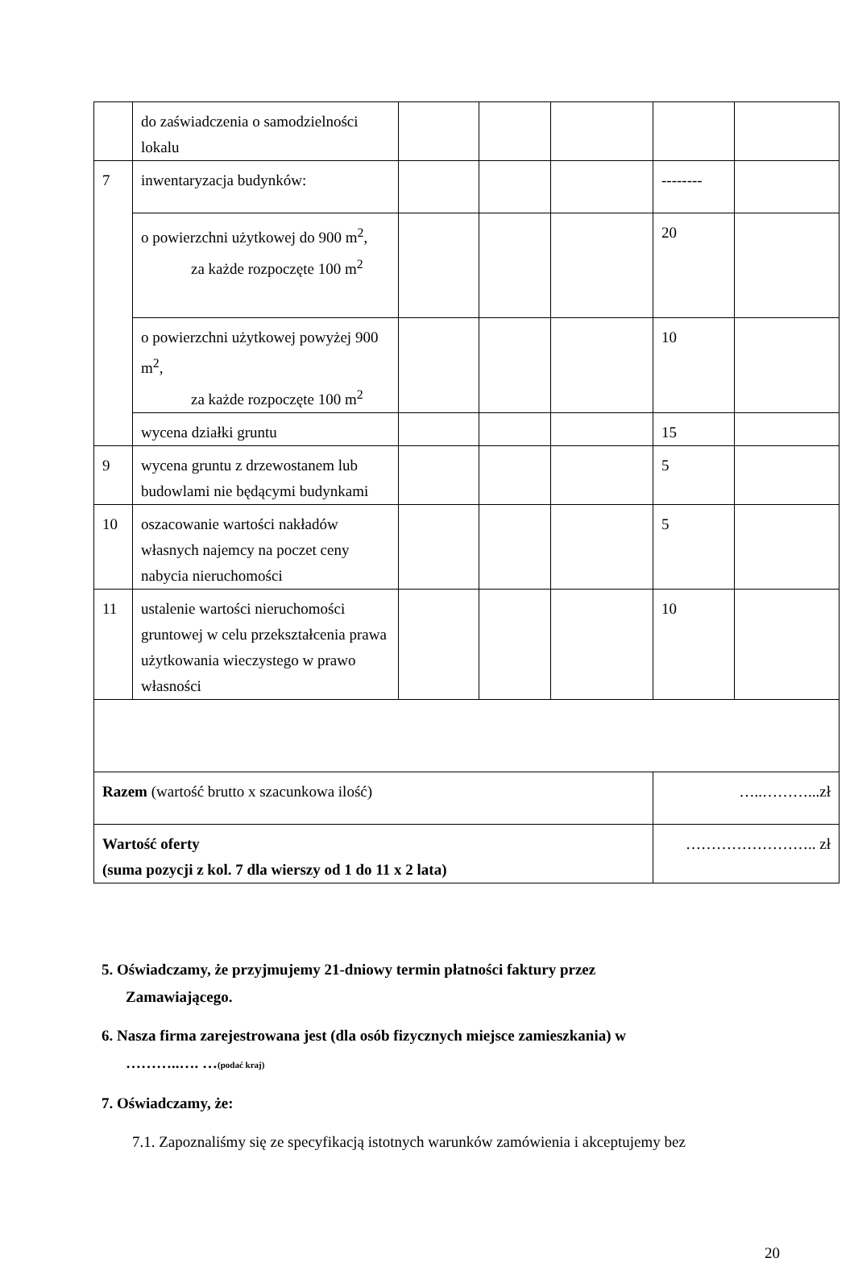| | do zaświadczenia o samodzielności lokalu | | | | | |
| 7 | inwentaryzacja budynków: | | | | -------- | |
| | o powierzchni użytkowej do 900 m<sup>2</sup>, za każde rozpoczęte 100 m<sup>2</sup> | | | | 20 | |
| | o powierzchni użytkowej powyżej 900 m<sup>2</sup>, za każde rozpoczęte 100 m<sup>2</sup> | | | | 10 | |
| | wycena działki gruntu | | | | 15 | |
| 9 | wycena gruntu z drzewostanem lub budowlami nie będącymi budynkami | | | | 5 | |
| 10 | oszacowanie wartości nakładów własnych najemcy na poczet ceny nabycia nieruchomości | | | | 5 | |
| 11 | ustalenie wartości nieruchomości gruntowej w celu przekształcenia prawa użytkowania wieczystego w prawo własności | | | | 10 | |
| Razem (wartość brutto x szacunkowa ilość) | | | | | …..………...zł | |
| Wartość oferty (suma pozycji z kol. 7 dla wierszy od 1 do 11 x 2 lata) | | | | | …………………….. zł | |
5. Oświadczamy, że przyjmujemy 21-dniowy termin płatności faktury przez
Zamawiającego.
6. Nasza firma zarejestrowana jest (dla osób fizycznych miejsce zamieszkania) w
………..…. …(podać kraj)
7. Oświadczamy, że:
7.1. Zapoznaliśmy się ze specyfikacją istotnych warunków zamówienia i akceptujemy bez
20